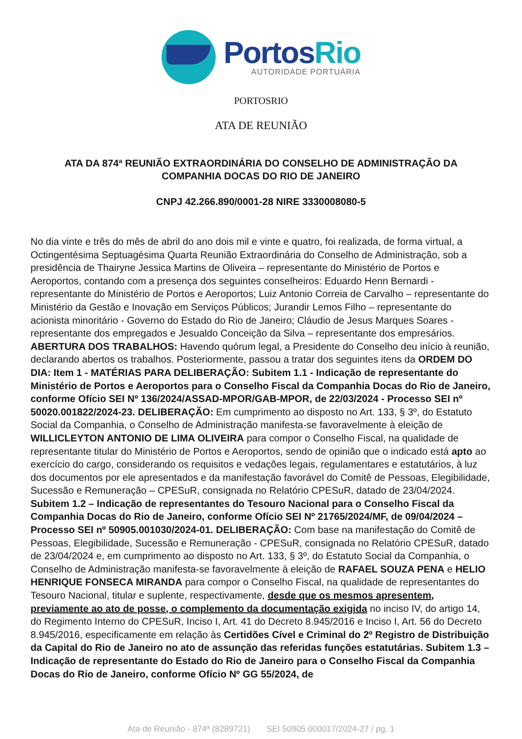PortosRio
AUTORIDADE PORTUÁRIA
PORTOSRIO
ATA DE REUNIÃO
ATA DA 874ª REUNIÃO EXTRAORDINÁRIA DO CONSELHO DE ADMINISTRAÇÃO DA COMPANHIA DOCAS DO RIO DE JANEIRO
CNPJ 42.266.890/0001-28 NIRE 3330008080-5
No dia vinte e três do mês de abril do ano dois mil e vinte e quatro, foi realizada, de forma virtual, a Octingentésima Septuagésima Quarta Reunião Extraordinária do Conselho de Administração, sob a presidência de Thairyne Jessica Martins de Oliveira – representante do Ministério de Portos e Aeroportos, contando com a presença dos seguintes conselheiros: Eduardo Henn Bernardi - representante do Ministério de Portos e Aeroportos; Luiz Antonio Correia de Carvalho – representante do Ministério da Gestão e Inovação em Serviços Públicos; Jurandir Lemos Filho – representante do acionista minoritário - Governo do Estado do Rio de Janeiro; Cláudio de Jesus Marques Soares - representante dos empregados e Jesualdo Conceição da Silva – representante dos empresários. ABERTURA DOS TRABALHOS: Havendo quórum legal, a Presidente do Conselho deu início à reunião, declarando abertos os trabalhos. Posteriormente, passou a tratar dos seguintes itens da ORDEM DO DIA: Item 1 - MATÉRIAS PARA DELIBERAÇÃO: Subitem 1.1 - Indicação de representante do Ministério de Portos e Aeroportos para o Conselho Fiscal da Companhia Docas do Rio de Janeiro, conforme Ofício SEI Nº 136/2024/ASSAD-MPOR/GAB-MPOR, de 22/03/2024 - Processo SEI nº 50020.001822/2024-23. DELIBERAÇÃO: Em cumprimento ao disposto no Art. 133, § 3º, do Estatuto Social da Companhia, o Conselho de Administração manifesta-se favoravelmente à eleição de WILLICLEYTON ANTONIO DE LIMA OLIVEIRA para compor o Conselho Fiscal, na qualidade de representante titular do Ministério de Portos e Aeroportos, sendo de opinião que o indicado está apto ao exercício do cargo, considerando os requisitos e vedações legais, regulamentares e estatutários, à luz dos documentos por ele apresentados e da manifestação favorável do Comitê de Pessoas, Elegibilidade, Sucessão e Remuneração – CPESuR, consignada no Relatório CPESuR, datado de 23/04/2024. Subitem 1.2 – Indicação de representantes do Tesouro Nacional para o Conselho Fiscal da Companhia Docas do Rio de Janeiro, conforme Ofício SEI Nº 21765/2024/MF, de 09/04/2024 – Processo SEI nº 50905.001030/2024-01. DELIBERAÇÃO: Com base na manifestação do Comitê de Pessoas, Elegibilidade, Sucessão e Remuneração - CPESuR, consignada no Relatório CPESuR, datado de 23/04/2024 e, em cumprimento ao disposto no Art. 133, § 3º, do Estatuto Social da Companhia, o Conselho de Administração manifesta-se favoravelmente à eleição de RAFAEL SOUZA PENA e HELIO HENRIQUE FONSECA MIRANDA para compor o Conselho Fiscal, na qualidade de representantes do Tesouro Nacional, titular e suplente, respectivamente, desde que os mesmos apresentem, previamente ao ato de posse, o complemento da documentação exigida no inciso IV, do artigo 14, do Regimento Interno do CPESuR, Inciso I, Art. 41 do Decreto 8.945/2016 e Inciso I, Art. 56 do Decreto 8.945/2016, especificamente em relação às Certidões Cível e Criminal do 2º Registro de Distribuição da Capital do Rio de Janeiro no ato de assunção das referidas funções estatutárias. Subitem 1.3 – Indicação de representante do Estado do Rio de Janeiro para o Conselho Fiscal da Companhia Docas do Rio de Janeiro, conforme Ofício Nº GG 55/2024, de
Ata de Reunião - 874ª (8289721) SEI 50905.000017/2024-27 / pg. 1